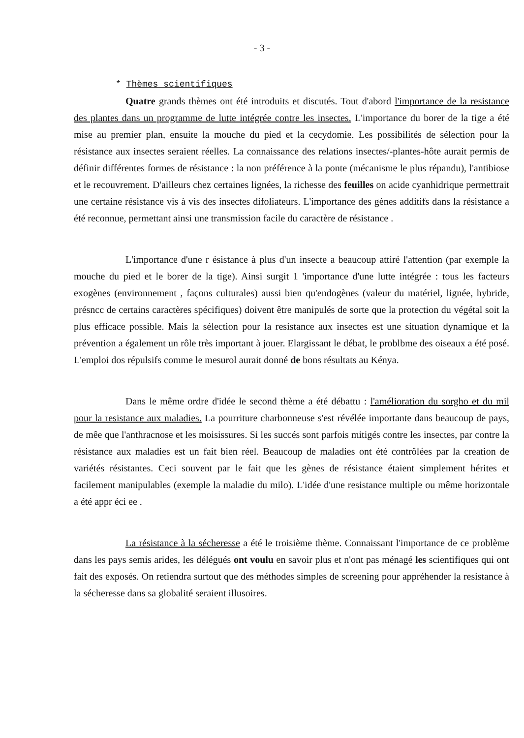- 3 -
* Thèmes scientifiques
Quatre grands thèmes ont été introduits et discutés. Tout d'abord l'importance de la resistance des plantes dans un programme de lutte intégrée contre les insectes. L'importance du borer de la tige a été mise au premier plan, ensuite la mouche du pied et la cecydomie. Les possibilités de sélection pour la résistance aux insectes seraient réelles. La connaissance des relations insectes/-plantes-hôte aurait permis de définir différentes formes de résistance : la non préférence à la ponte (mécanisme le plus répandu), l'antibiose et le recouvrement. D'ailleurs chez certaines lignées, la richesse des feuilles on acide cyanhidrique permettrait une certaine résistance vis à vis des insectes difoliateurs. L'importance des gènes additifs dans la résistance a été reconnue, permettant ainsi une transmission facile du caractère de résistance .
L'importance d'une r ésistance à plus d'un insecte a beaucoup attiré l'attention (par exemple la mouche du pied et le borer de la tige). Ainsi surgit 1 'importance d'une lutte intégrée : tous les facteurs exogènes (environnement , façons culturales) aussi bien qu'endogènes (valeur du matériel, lignée, hybride, présncc de certains caractères spécifiques) doivent être manipulés de sorte que la protection du végétal soit la plus efficace possible. Mais la sélection pour la resistance aux insectes est une situation dynamique et la prévention a également un rôle très important à jouer. Elargissant le débat, le problbme des oiseaux a été posé. L'emploi dos répulsifs comme le mesurol aurait donné de bons résultats au Kénya.
Dans le même ordre d'idée le second thème a été débattu : l'amélioration du sorgho et du mil pour la resistance aux maladies. La pourriture charbonneuse s'est révélée importante dans beaucoup de pays, de mêe que l'anthracnose et les moisissures. Si les succés sont parfois mitigés contre les insectes, par contre la résistance aux maladies est un fait bien réel. Beaucoup de maladies ont été contrôlées par la creation de variétés résistantes. Ceci souvent par le fait que les gènes de résistance étaient simplement hérites et facilement manipulables (exemple la maladie du milo). L'idée d'une resistance multiple ou même horizontale a été appr éci ee .
La résistance à la sécheresse a été le troisième thème. Connaissant l'importance de ce problème dans les pays semis arides, les délégués ont voulu en savoir plus et n'ont pas ménagé les scientifiques qui ont fait des exposés. On retiendra surtout que des méthodes simples de screening pour appréhender la resistance à la sécheresse dans sa globalité seraient illusoires.